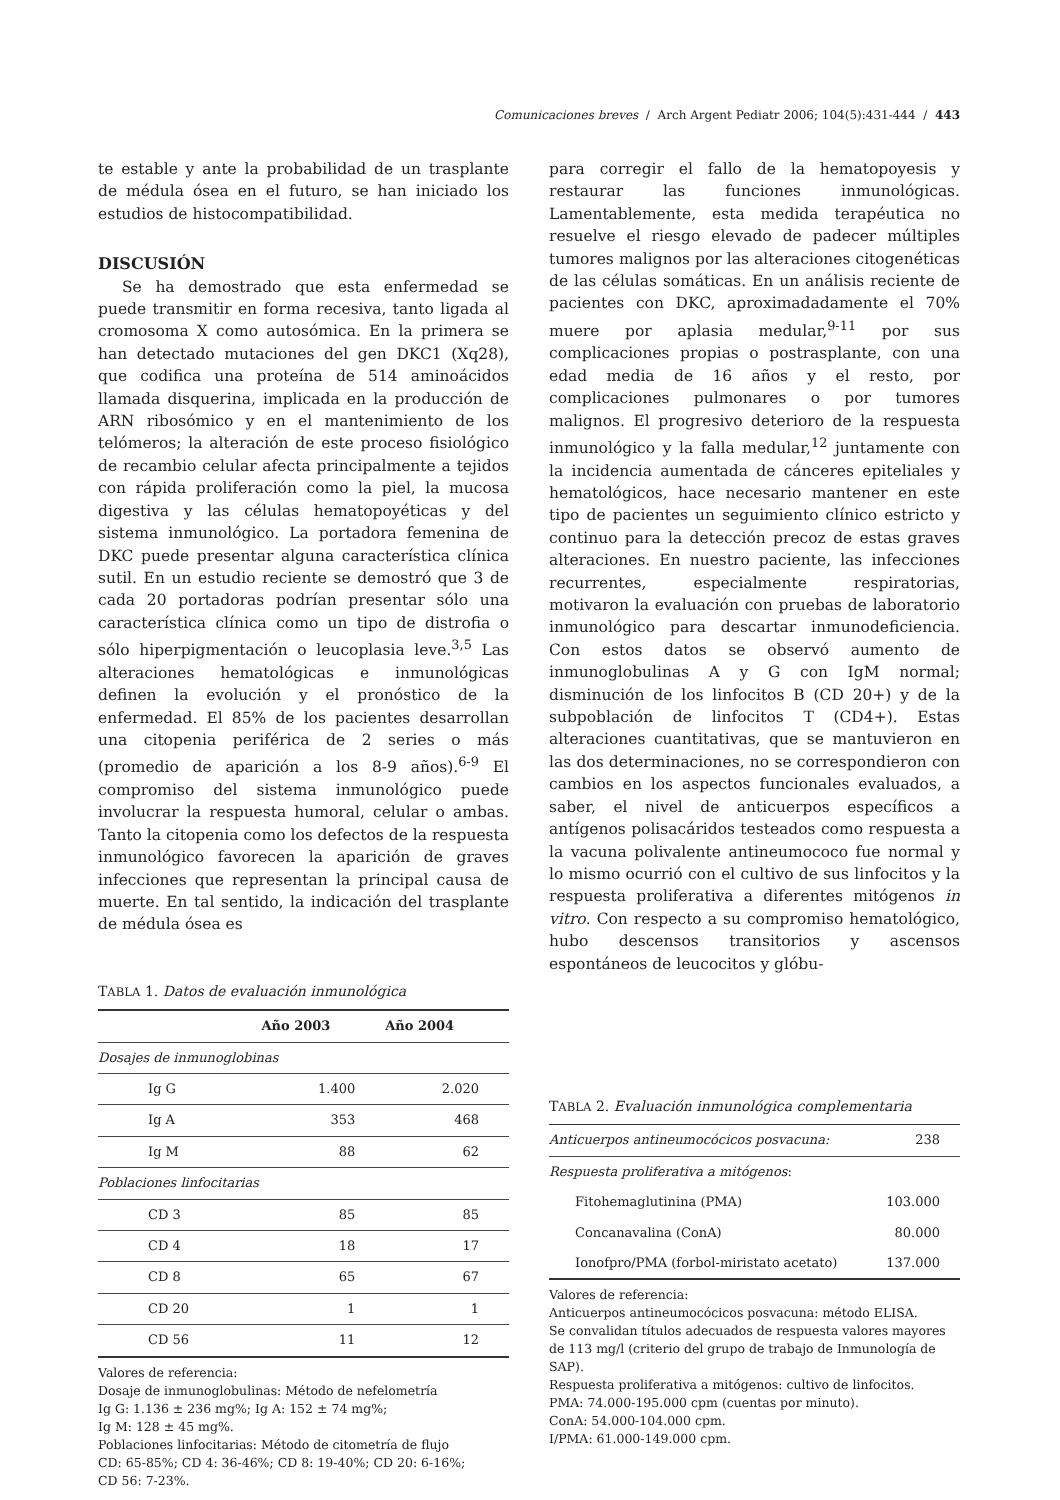Comunicaciones breves / Arch Argent Pediatr 2006; 104(5):431-444 / 443
te estable y ante la probabilidad de un trasplante de médula ósea en el futuro, se han iniciado los estudios de histocompatibilidad.
DISCUSIÓN
Se ha demostrado que esta enfermedad se puede transmitir en forma recesiva, tanto ligada al cromosoma X como autosómica. En la primera se han detectado mutaciones del gen DKC1 (Xq28), que codifica una proteína de 514 aminoácidos llamada disquerina, implicada en la producción de ARN ribosómico y en el mantenimiento de los telómeros; la alteración de este proceso fisiológico de recambio celular afecta principalmente a tejidos con rápida proliferación como la piel, la mucosa digestiva y las células hematopoyéticas y del sistema inmunológico. La portadora femenina de DKC puede presentar alguna característica clínica sutil. En un estudio reciente se demostró que 3 de cada 20 portadoras podrían presentar sólo una característica clínica como un tipo de distrofia o sólo hiperpigmentación o leucoplasia leve.<sup>3,5</sup> Las alteraciones hematológicas e inmunológicas definen la evolución y el pronóstico de la enfermedad. El 85% de los pacientes desarrollan una citopenia periférica de 2 series o más (promedio de aparición a los 8-9 años).<sup>6-9</sup> El compromiso del sistema inmunológico puede involucrar la respuesta humoral, celular o ambas. Tanto la citopenia como los defectos de la respuesta inmunológico favorecen la aparición de graves infecciones que representan la principal causa de muerte. En tal sentido, la indicación del trasplante de médula ósea es
TABLA 1. Datos de evaluación inmunológica
| | Año 2003 | Año 2004 |
| --- | --- | --- |
| Dosajes de inmunoglobinas | | |
| Ig G | 1.400 | 2.020 |
| Ig A | 353 | 468 |
| Ig M | 88 | 62 |
| Poblaciones linfocitarias | | |
| CD 3 | 85 | 85 |
| CD 4 | 18 | 17 |
| CD 8 | 65 | 67 |
| CD 20 | 1 | 1 |
| CD 56 | 11 | 12 |
Valores de referencia:
Dosaje de inmunoglobulinas: Método de nefelometría
Ig G: 1.136 ± 236 mg%; Ig A: 152 ± 74 mg%;
Ig M: 128 ± 45 mg%.
Poblaciones linfocitarias: Método de citometría de flujo
CD: 65-85%; CD 4: 36-46%; CD 8: 19-40%; CD 20: 6-16%;
CD 56: 7-23%.
para corregir el fallo de la hematopoyesis y restaurar las funciones inmunológicas. Lamentablemente, esta medida terapéutica no resuelve el riesgo elevado de padecer múltiples tumores malignos por las alteraciones citogenéticas de las células somáticas. En un análisis reciente de pacientes con DKC, aproximadadamente el 70% muere por aplasia medular,<sup>9-11</sup> por sus complicaciones propias o postrasplante, con una edad media de 16 años y el resto, por complicaciones pulmonares o por tumores malignos. El progresivo deterioro de la respuesta inmunológico y la falla medular,<sup>12</sup> juntamente con la incidencia aumentada de cánceres epiteliales y hematológicos, hace necesario mantener en este tipo de pacientes un seguimiento clínico estricto y continuo para la detección precoz de estas graves alteraciones. En nuestro paciente, las infecciones recurrentes, especialmente respiratorias, motivaron la evaluación con pruebas de laboratorio inmunológico para descartar inmunodeficiencia. Con estos datos se observó aumento de inmunoglobulinas A y G con IgM normal; disminución de los linfocitos B (CD 20+) y de la subpoblación de linfocitos T (CD4+). Estas alteraciones cuantitativas, que se mantuvieron en las dos determinaciones, no se correspondieron con cambios en los aspectos funcionales evaluados, a saber, el nivel de anticuerpos específicos a antígenos polisacáridos testeados como respuesta a la vacuna polivalente antineumococo fue normal y lo mismo ocurrió con el cultivo de sus linfocitos y la respuesta proliferativa a diferentes mitógenos in vitro. Con respecto a su compromiso hematológico, hubo descensos transitorios y ascensos espontáneos de leucocitos y glóbu-
TABLA 2. Evaluación inmunológica complementaria
| Anticuerpos antineumocócicos posvacuna: | 238 |
| Respuesta proliferativa a mitógenos : | |
| Fitohemaglutinina (PMA) | 103.000 |
| Concanavalina (ConA) | 80.000 |
| Ionofpro/PMA (forbol-miristato acetato) | 137.000 |
Valores de referencia:
Anticuerpos antineumocócicos posvacuna: método ELISA.
Se convalidan títulos adecuados de respuesta valores mayores de 113 mg/l (criterio del grupo de trabajo de Inmunología de SAP).
Respuesta proliferativa a mitógenos: cultivo de linfocitos.
PMA: 74.000-195.000 cpm (cuentas por minuto).
ConA: 54.000-104.000 cpm.
I/PMA: 61.000-149.000 cpm.